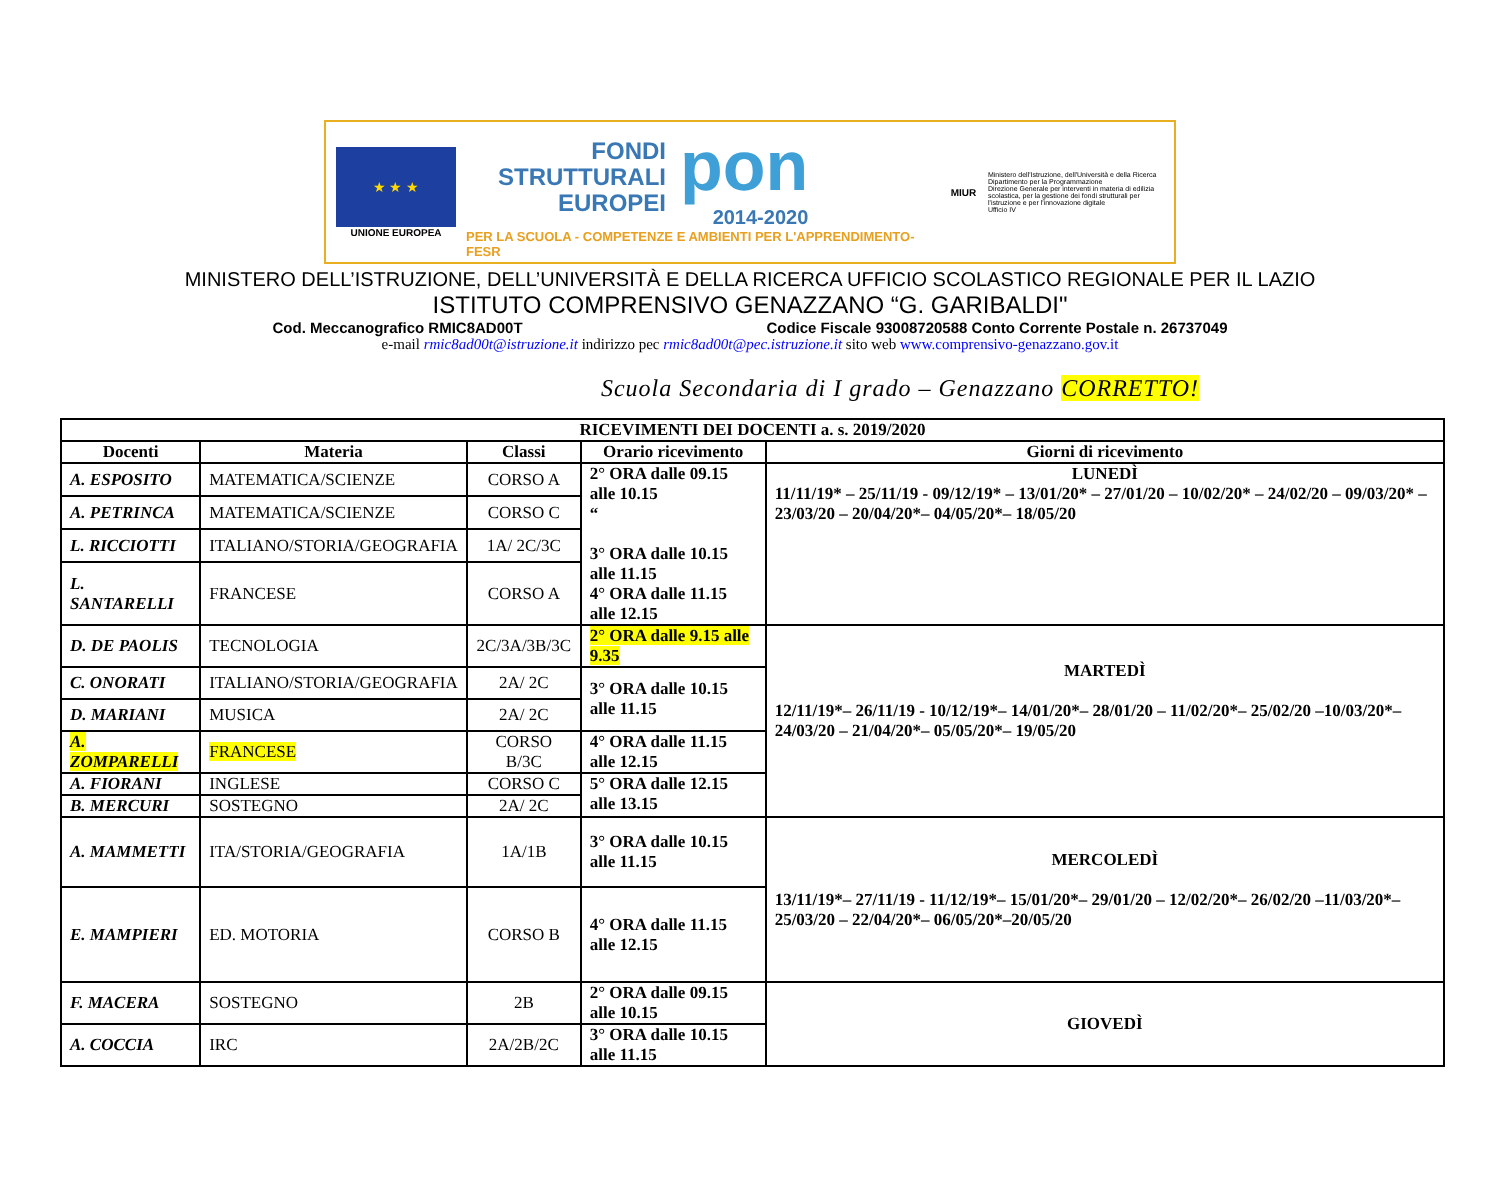★ ★ ★
UNIONE EUROPEA
FONDI
STRUTTURALI
EUROPEI
pon
2014-2020
PER LA SCUOLA - COMPETENZE E AMBIENTI PER L'APPRENDIMENTO-FESR
MIUR
Ministero dell'Istruzione, dell'Università e della Ricerca
Dipartimento per la Programmazione
Direzione Generale per interventi in materia di edilizia scolastica, per la gestione dei fondi strutturali per l'istruzione e per l'innovazione digitale
Ufficio IV
MINISTERO DELL’ISTRUZIONE, DELL’UNIVERSITÀ E DELLA RICERCA UFFICIO SCOLASTICO REGIONALE PER IL LAZIO
ISTITUTO COMPRENSIVO GENAZZANO “G. GARIBALDI"
Cod. Meccanografico RMIC8AD00T Codice Fiscale 93008720588 Conto Corrente Postale n. 26737049
e-mail rmic8ad00t@istruzione.it indirizzo pec rmic8ad00t@pec.istruzione.it sito web www.comprensivo-genazzano.gov.it
Scuola Secondaria di I grado – Genazzano CORRETTO!
| RICEVIMENTI DEI DOCENTI a. s. 2019/2020 | | | | |
| --- | --- | --- | --- | --- |
| Docenti | Materia | Classi | Orario ricevimento | Giorni di ricevimento |
| A. ESPOSITO | MATEMATICA/SCIENZE | CORSO A | 2° ORA dalle 09.15 alle 10.15 “ 3° ORA dalle 10.15 alle 11.15 4° ORA dalle 11.15 alle 12.15 | LUNEDÌ 11/11/19* – 25/11/19 - 09/12/19* – 13/01/20* – 27/01/20 – 10/02/20* – 24/02/20 – 09/03/20* – 23/03/20 – 20/04/20*– 04/05/20*– 18/05/20 |
| A. PETRINCA | MATEMATICA/SCIENZE | CORSO C | | |
| L. RICCIOTTI | ITALIANO/STORIA/GEOGRAFIA | 1A/ 2C/3C | | |
| L. SANTARELLI | FRANCESE | CORSO A | | |
| D. DE PAOLIS | TECNOLOGIA | 2C/3A/3B/3C | 2° ORA dalle 9.15 alle 9.35 | MARTEDÌ 12/11/19*– 26/11/19 - 10/12/19*– 14/01/20*– 28/01/20 – 11/02/20*– 25/02/20 –10/03/20*– 24/03/20 – 21/04/20*– 05/05/20*– 19/05/20 |
| C. ONORATI | ITALIANO/STORIA/GEOGRAFIA | 2A/ 2C | 3° ORA dalle 10.15 alle 11.15 | |
| D. MARIANI | MUSICA | 2A/ 2C | | |
| A. ZOMPARELLI | FRANCESE | CORSO B/3C | 4° ORA dalle 11.15 alle 12.15 | |
| A. FIORANI | INGLESE | CORSO C | 5° ORA dalle 12.15 alle 13.15 | |
| B. MERCURI | SOSTEGNO | 2A/ 2C | | |
| A. MAMMETTI | ITA/STORIA/GEOGRAFIA | 1A/1B | 3° ORA dalle 10.15 alle 11.15 | MERCOLEDÌ 13/11/19*– 27/11/19 - 11/12/19*– 15/01/20*– 29/01/20 – 12/02/20*– 26/02/20 –11/03/20*– 25/03/20 – 22/04/20*– 06/05/20*–20/05/20 |
| E. MAMPIERI | ED. MOTORIA | CORSO B | 4° ORA dalle 11.15 alle 12.15 | |
| F. MACERA | SOSTEGNO | 2B | 2° ORA dalle 09.15 alle 10.15 | GIOVEDÌ |
| A. COCCIA | IRC | 2A/2B/2C | 3° ORA dalle 10.15 alle 11.15 | |